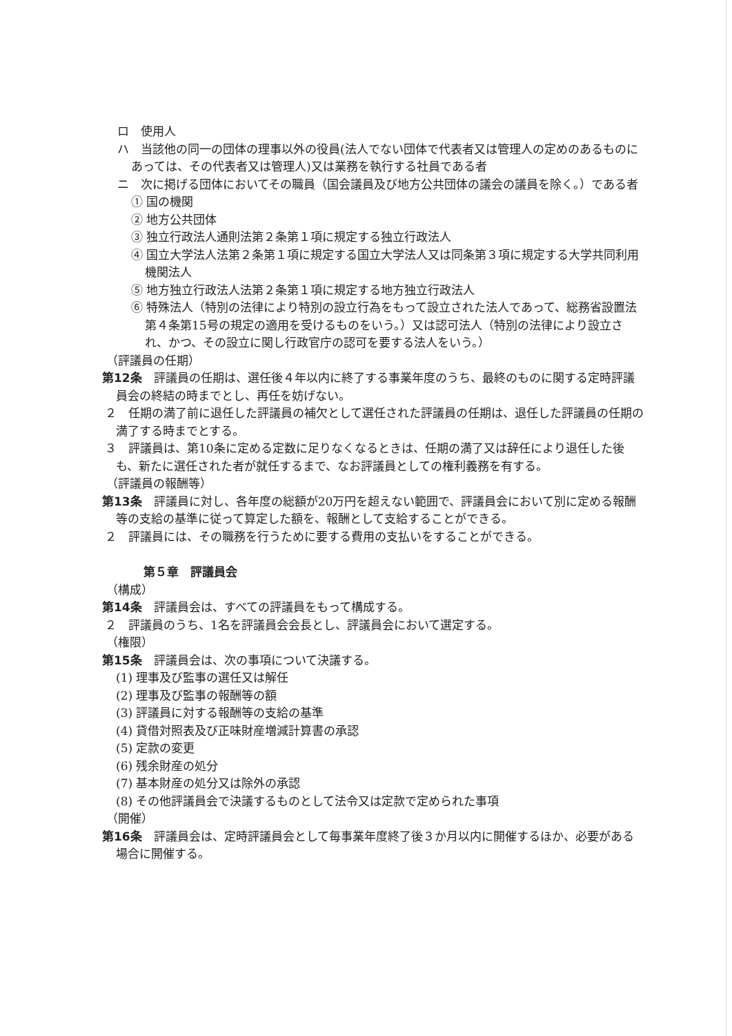ロ　使用人
ハ　当該他の同一の団体の理事以外の役員(法人でない団体で代表者又は管理人の定めのあるものにあっては、その代表者又は管理人)又は業務を執行する社員である者
ニ　次に掲げる団体においてその職員（国会議員及び地方公共団体の議会の議員を除く。）である者
① 国の機関
② 地方公共団体
③ 独立行政法人通則法第２条第１項に規定する独立行政法人
④ 国立大学法人法第２条第１項に規定する国立大学法人又は同条第３項に規定する大学共同利用機関法人
⑤ 地方独立行政法人法第２条第１項に規定する地方独立行政法人
⑥ 特殊法人（特別の法律により特別の設立行為をもって設立された法人であって、総務省設置法第４条第15号の規定の適用を受けるものをいう。）又は認可法人（特別の法律により設立され、かつ、その設立に関し行政官庁の認可を要する法人をいう。）
（評議員の任期）
第12条　評議員の任期は、選任後４年以内に終了する事業年度のうち、最終のものに関する定時評議員会の終結の時までとし、再任を妨げない。
２　任期の満了前に退任した評議員の補欠として選任された評議員の任期は、退任した評議員の任期の満了する時までとする。
３　評議員は、第10条に定める定数に足りなくなるときは、任期の満了又は辞任により退任した後も、新たに選任された者が就任するまで、なお評議員としての権利義務を有する。
（評議員の報酬等）
第13条　評議員に対し、各年度の総額が20万円を超えない範囲で、評議員会において別に定める報酬等の支給の基準に従って算定した額を、報酬として支給することができる。
２　評議員には、その職務を行うために要する費用の支払いをすることができる。
第５章　評議員会
（構成）
第14条　評議員会は、すべての評議員をもって構成する。
２　評議員のうち、1名を評議員会会長とし、評議員会において選定する。
（権限）
第15条　評議員会は、次の事項について決議する。
(1) 理事及び監事の選任又は解任
(2) 理事及び監事の報酬等の額
(3) 評議員に対する報酬等の支給の基準
(4) 貸借対照表及び正味財産増減計算書の承認
(5) 定款の変更
(6) 残余財産の処分
(7) 基本財産の処分又は除外の承認
(8) その他評議員会で決議するものとして法令又は定款で定められた事項
（開催）
第16条　評議員会は、定時評議員会として毎事業年度終了後３か月以内に開催するほか、必要がある場合に開催する。